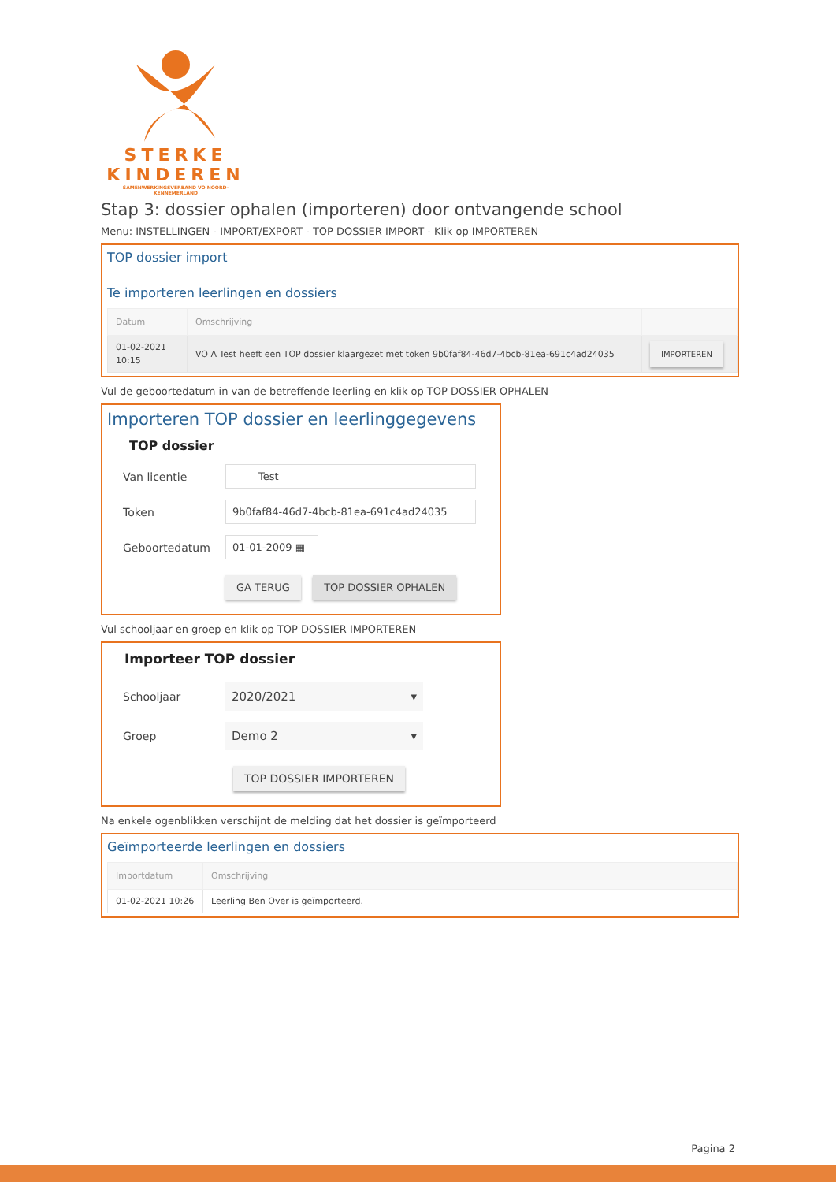STERKE
KINDEREN
SAMENWERKINGSVERBAND VO NOORD-KENNEMERLAND
Stap 3: dossier ophalen (importeren) door ontvangende school
Menu: INSTELLINGEN - IMPORT/EXPORT - TOP DOSSIER IMPORT - Klik op IMPORTEREN
TOP dossier import
Te importeren leerlingen en dossiers
| Datum | Omschrijving | |
| --- | --- | --- |
| 01-02-2021 10:15 | VO A Test heeft een TOP dossier klaargezet met token 9b0faf84-46d7-4bcb-81ea-691c4ad24035 | IMPORTEREN |
Vul de geboortedatum in van de betreffende leerling en klik op TOP DOSSIER OPHALEN
Importeren TOP dossier en leerlinggegevens
TOP dossier
Van licentie Test
Token 9b0faf84-46d7-4bcb-81ea-691c4ad24035
Geboortedatum 01-01-2009 ▦
GA TERUG TOP DOSSIER OPHALEN
Vul schooljaar en groep en klik op TOP DOSSIER IMPORTEREN
Importeer TOP dossier
Schooljaar 2020/2021 ▾
Groep Demo 2 ▾
TOP DOSSIER IMPORTEREN
Na enkele ogenblikken verschijnt de melding dat het dossier is geïmporteerd
Geïmporteerde leerlingen en dossiers
| Importdatum | Omschrijving |
| --- | --- |
| 01-02-2021 10:26 | Leerling Ben Over is geïmporteerd. |
Pagina 2